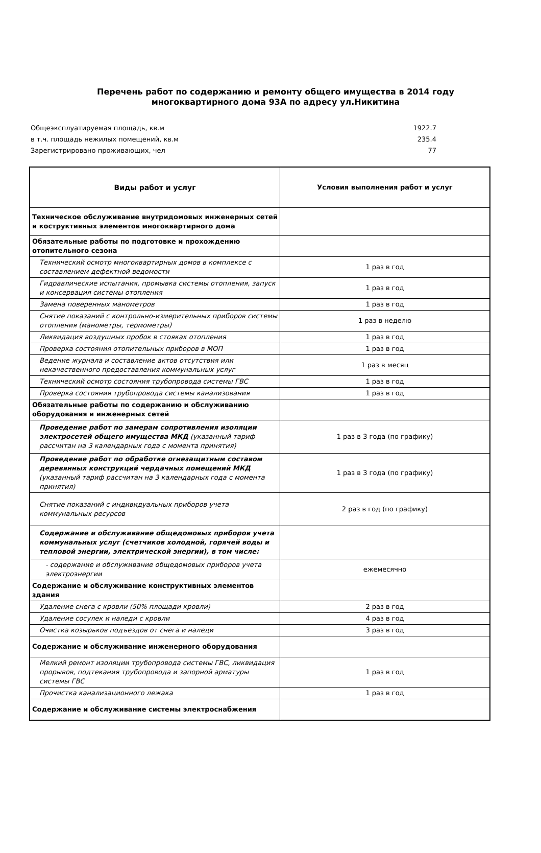Перечень работ по содержанию и ремонту общего имущества в 2014 году
многоквартирного дома 93А по адресу ул.Никитина
Общеэксплуатируемая площадь, кв.м 1922.7
в т.ч. площадь нежилых помещений, кв.м 235.4
Зарегистрировано проживающих, чел 77
| Виды работ и услуг | Условия выполнения работ и услуг |
| --- | --- |
| Техническое обслуживание внутридомовых инженерных сетей и коструктивных элементов многоквартирного дома | |
| Обязательные работы по подготовке и прохождению отопительного сезона | |
| Технический осмотр многоквартирных домов в комплексе с составлением дефектной ведомости | 1 раз в год |
| Гидравлические испытания, промывка системы отопления, запуск и консервация системы отопления | 1 раз в год |
| Замена поверенных манометров | 1 раз в год |
| Снятие показаний с контрольно-измерительных приборов системы отопления (манометры, термометры) | 1 раз в неделю |
| Ликвидация воздушных пробок в стояках отопления | 1 раз в год |
| Проверка состояния отопительных приборов в МОП | 1 раз в год |
| Ведение журнала и составление актов отсутствия или некачественного предоставления коммунальных услуг | 1 раз в месяц |
| Технический осмотр состояния трубопровода системы ГВС | 1 раз в год |
| Проверка состояния трубопровода системы канализования | 1 раз в год |
| Обязательные работы по содержанию и обслуживанию оборудования и инженерных сетей | |
| Проведение работ по замерам сопротивления изоляции электросетей общего имущества МКД (указанный тариф рассчитан на 3 календарных года с момента принятия) | 1 раз в 3 года (по графику) |
| Проведение работ по обработке огнезащитным составом деревянных конструкций чердачных помещений МКД (указанный тариф рассчитан на 3 календарных года с момента принятия) | 1 раз в 3 года (по графику) |
| Снятие показаний с индивидуальных приборов учета коммунальных ресурсов | 2 раз в год (по графику) |
| Содержание и обслуживание общедомовых приборов учета коммунальных услуг (счетчиков холодной, горячей воды и тепловой энергии, электрической энергии), в том числе: | |
| - содержание и обслуживание общедомовых приборов учета электроэнергии | ежемесячно |
| Содержание и обслуживание конструктивных элементов здания | |
| Удаление снега с кровли (50% площади кровли) | 2 раз в год |
| Удаление сосулек и наледи с кровли | 4 раз в год |
| Очистка козырьков подъездов от снега и наледи | 3 раз в год |
| Содержание и обслуживание инженерного оборудования | |
| Мелкий ремонт изоляции трубопровода системы ГВС, ликвидация прорывов, подтекания трубопровода и запорной арматуры системы ГВС | 1 раз в год |
| Прочистка канализационного лежака | 1 раз в год |
| Содержание и обслуживание системы электроснабжения | |